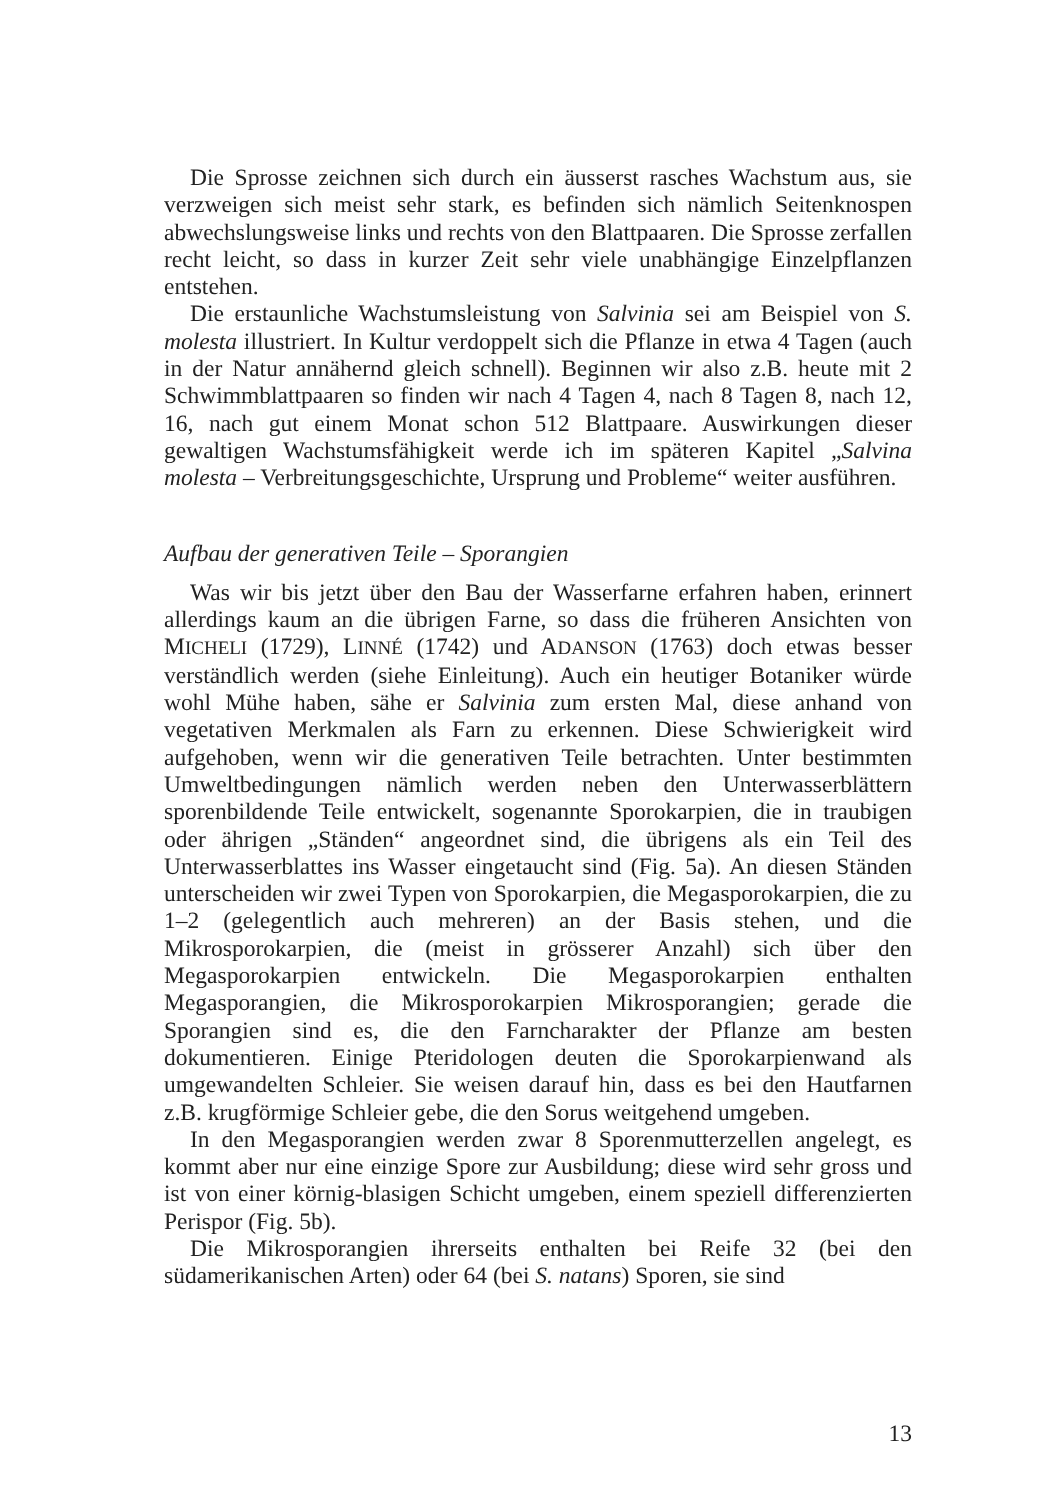Die Sprosse zeichnen sich durch ein äusserst rasches Wachstum aus, sie verzweigen sich meist sehr stark, es befinden sich nämlich Seitenknospen abwechslungsweise links und rechts von den Blattpaaren. Die Sprosse zerfallen recht leicht, so dass in kurzer Zeit sehr viele unabhängige Einzelpflanzen entstehen.
Die erstaunliche Wachstumsleistung von Salvinia sei am Beispiel von S. molesta illustriert. In Kultur verdoppelt sich die Pflanze in etwa 4 Tagen (auch in der Natur annähernd gleich schnell). Beginnen wir also z.B. heute mit 2 Schwimmblattpaaren so finden wir nach 4 Tagen 4, nach 8 Tagen 8, nach 12, 16, nach gut einem Monat schon 512 Blattpaare. Auswirkungen dieser gewaltigen Wachstumsfähigkeit werde ich im späteren Kapitel „Salvina molesta – Verbreitungsgeschichte, Ursprung und Probleme“ weiter ausführen.
Aufbau der generativen Teile – Sporangien
Was wir bis jetzt über den Bau der Wasserfarne erfahren haben, erinnert allerdings kaum an die übrigen Farne, so dass die früheren Ansichten von MICHELI (1729), LINNÉ (1742) und ADANSON (1763) doch etwas besser verständlich werden (siehe Einleitung). Auch ein heutiger Botaniker würde wohl Mühe haben, sähe er Salvinia zum ersten Mal, diese anhand von vegetativen Merkmalen als Farn zu erkennen. Diese Schwierigkeit wird aufgehoben, wenn wir die generativen Teile betrachten. Unter bestimmten Umweltbedingungen nämlich werden neben den Unterwasserblättern sporenbildende Teile entwickelt, sogenannte Sporokarpien, die in traubigen oder ährigen „Ständen“ angeordnet sind, die übrigens als ein Teil des Unterwasserblattes ins Wasser eingetaucht sind (Fig. 5a). An diesen Ständen unterscheiden wir zwei Typen von Sporokarpien, die Megasporokarpien, die zu 1–2 (gelegentlich auch mehreren) an der Basis stehen, und die Mikrosporokarpien, die (meist in grösserer Anzahl) sich über den Megasporokarpien entwickeln. Die Megasporokarpien enthalten Megasporangien, die Mikrosporokarpien Mikrosporangien; gerade die Sporangien sind es, die den Farncharakter der Pflanze am besten dokumentieren. Einige Pteridologen deuten die Sporokarpienwand als umgewandelten Schleier. Sie weisen darauf hin, dass es bei den Hautfarnen z.B. krugförmige Schleier gebe, die den Sorus weitgehend umgeben.
In den Megasporangien werden zwar 8 Sporenmutterzellen angelegt, es kommt aber nur eine einzige Spore zur Ausbildung; diese wird sehr gross und ist von einer körnig-blasigen Schicht umgeben, einem speziell differenzierten Perispor (Fig. 5b).
Die Mikrosporangien ihrerseits enthalten bei Reife 32 (bei den südamerikanischen Arten) oder 64 (bei S. natans) Sporen, sie sind
13